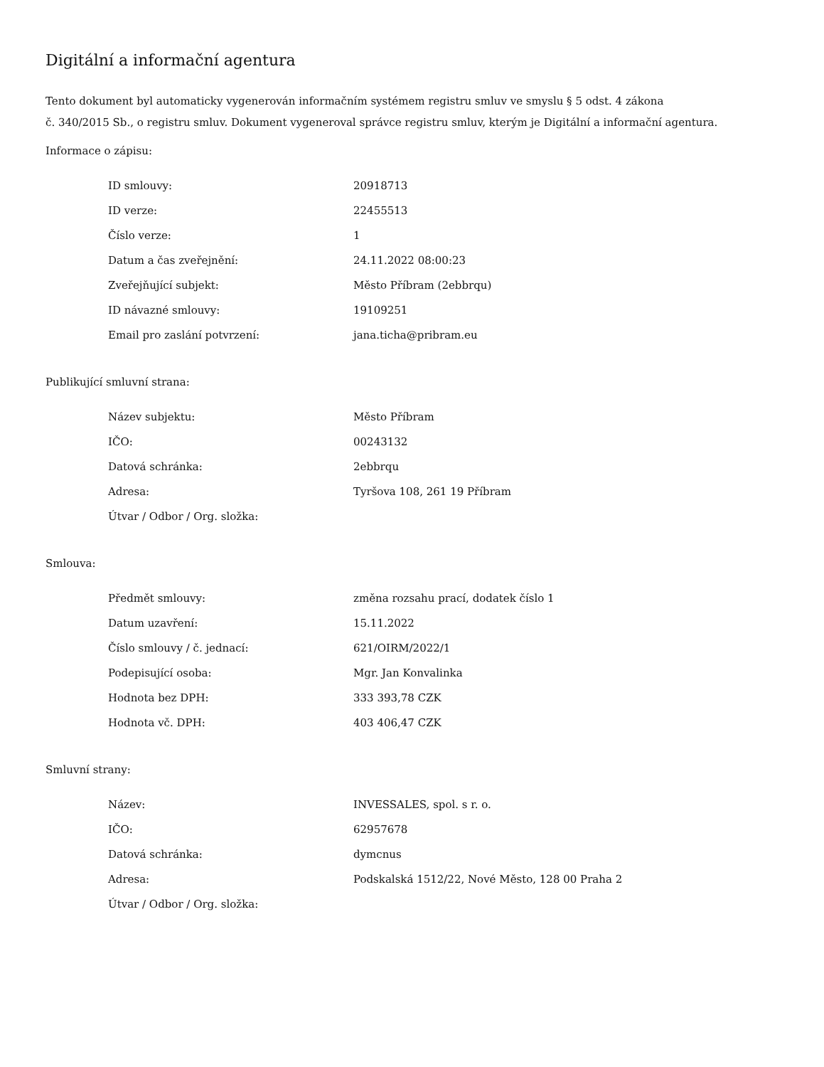Digitální a informační agentura
Tento dokument byl automaticky vygenerován informačním systémem registru smluv ve smyslu § 5 odst. 4 zákona
č. 340/2015 Sb., o registru smluv. Dokument vygeneroval správce registru smluv, kterým je Digitální a informační agentura.
Informace o zápisu:
| ID smlouvy: | 20918713 |
| ID verze: | 22455513 |
| Číslo verze: | 1 |
| Datum a čas zveřejnění: | 24.11.2022 08:00:23 |
| Zveřejňující subjekt: | Město Příbram (2ebbrqu) |
| ID návazné smlouvy: | 19109251 |
| Email pro zaslání potvrzení: | jana.ticha@pribram.eu |
Publikující smluvní strana:
| Název subjektu: | Město Příbram |
| IČO: | 00243132 |
| Datová schránka: | 2ebbrqu |
| Adresa: | Tyršova 108, 261 19 Příbram |
| Útvar / Odbor / Org. složka: | |
Smlouva:
| Předmět smlouvy: | změna rozsahu prací, dodatek číslo 1 |
| Datum uzavření: | 15.11.2022 |
| Číslo smlouvy / č. jednací: | 621/OIRM/2022/1 |
| Podepisující osoba: | Mgr. Jan Konvalinka |
| Hodnota bez DPH: | 333 393,78 CZK |
| Hodnota vč. DPH: | 403 406,47 CZK |
Smluvní strany:
| Název: | INVESSALES, spol. s r. o. |
| IČO: | 62957678 |
| Datová schránka: | dymcnus |
| Adresa: | Podskalská 1512/22, Nové Město, 128 00 Praha 2 |
| Útvar / Odbor / Org. složka: | |